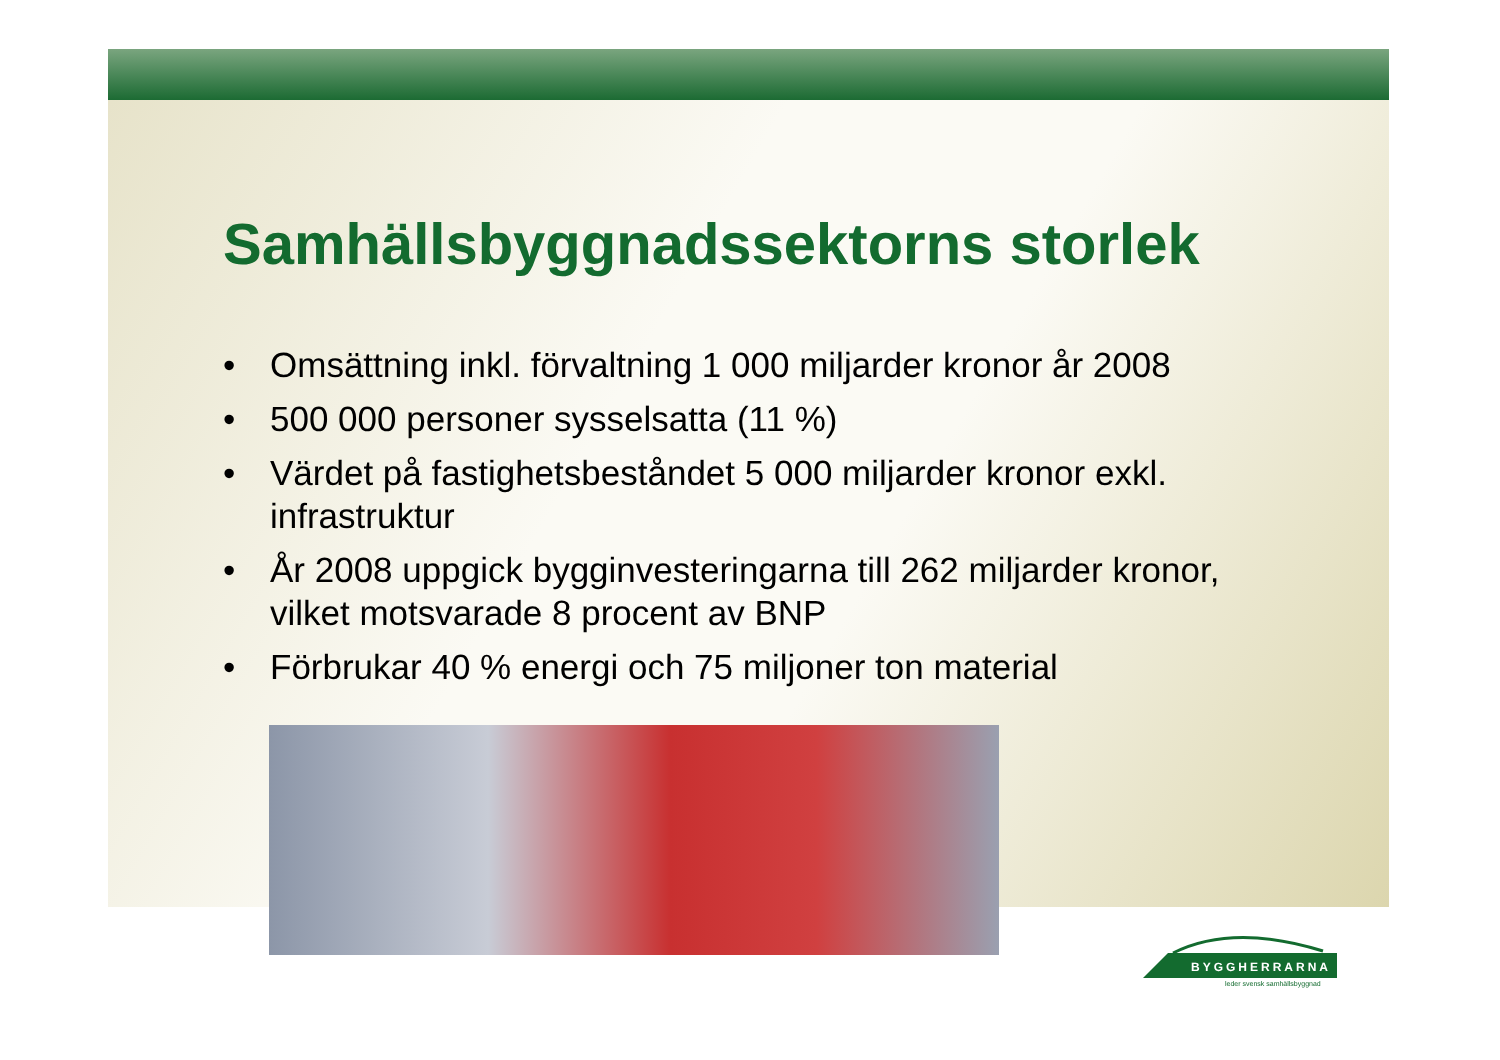Samhällsbyggnadssektorns storlek
• Omsättning inkl. förvaltning 1 000 miljarder kronor år 2008
• 500 000 personer sysselsatta (11 %)
• Värdet på fastighetsbeståndet 5 000 miljarder kronor exkl. infrastruktur
• År 2008 uppgick bygginvesteringarna till 262 miljarder kronor, vilket motsvarade 8 procent av BNP
• Förbrukar 40 % energi och 75 miljoner ton material
BYGGHERRARNA
leder svensk samhällsbyggnad